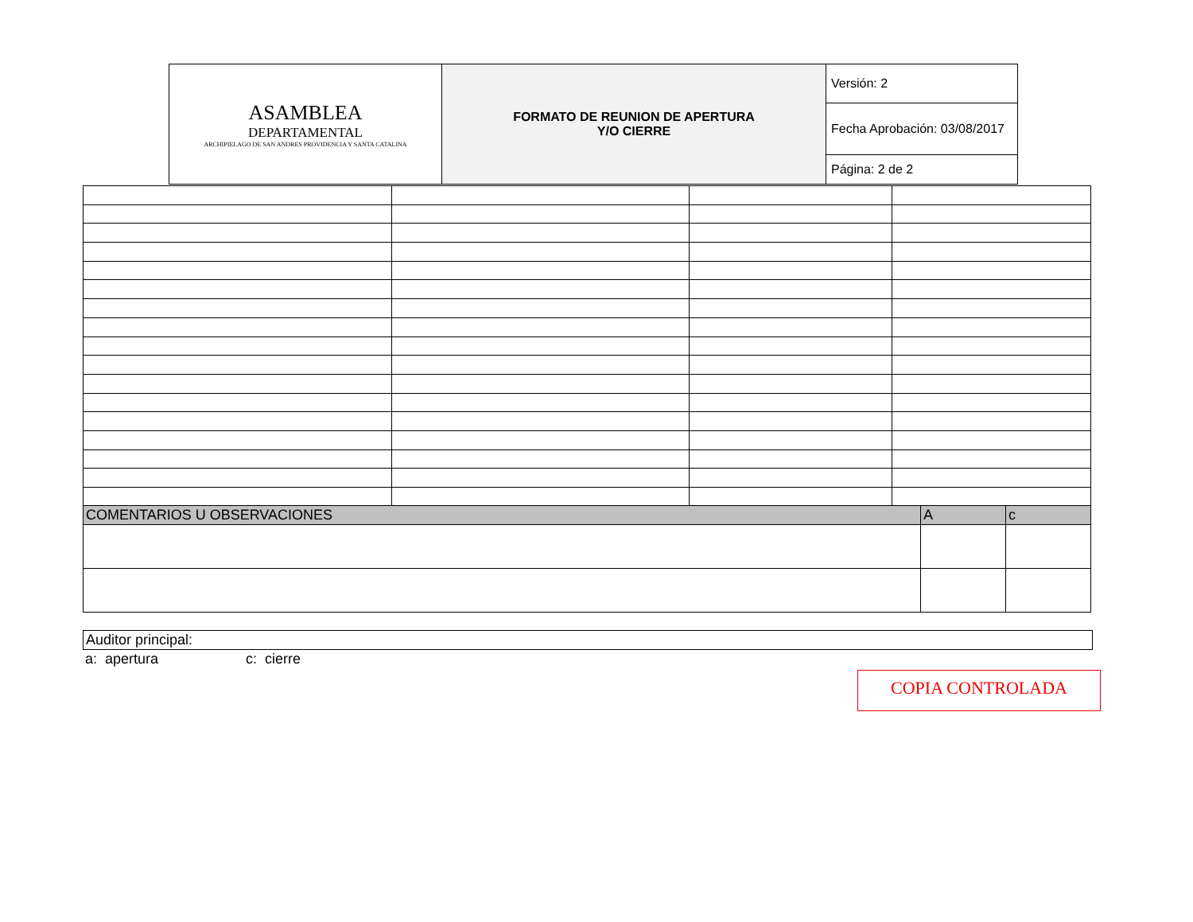| ASAMBLEA DEPARTAMENTAL ARCHIPIELAGO DE SAN ANDRES PROVIDENCIA Y SANTA CATALINA | FORMATO DE REUNION DE APERTURA Y/O CIERRE | Versión: 2 |
| | | Fecha Aprobación: 03/08/2017 |
| | | Página: 2 de 2 |
| COMENTARIOS U OBSERVACIONES | A | c |
Auditor principal:
a: apertura c: cierre
COPIA CONTROLADA